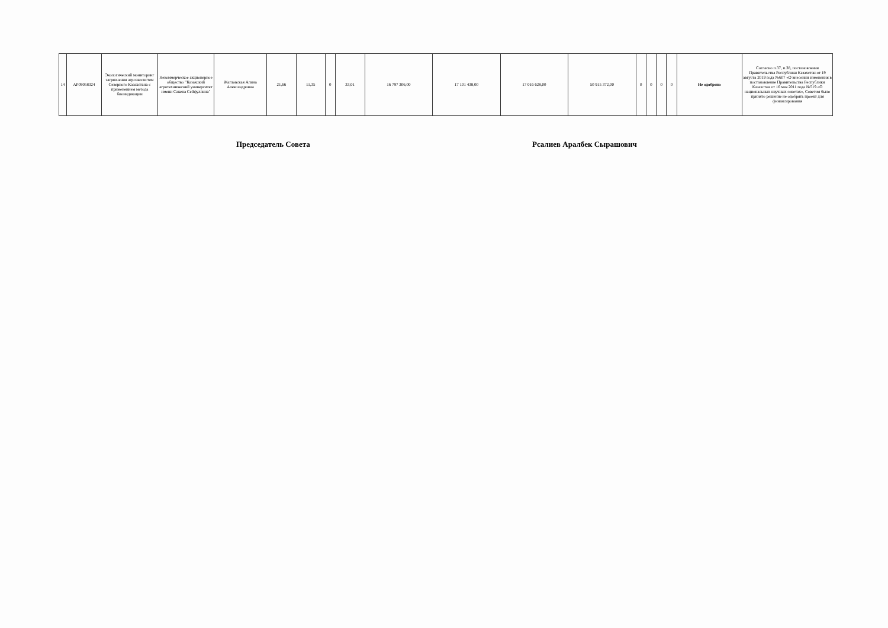| 14 | AP09058324 | Экологический мониторинг загрязнения агроэкосистем Северного Казахстана с применением метода биоиндикации | Некоммерческое акционерное общество "Казахский агротехнический университет имени Сакена Сейфуллина" | Жагловская Алина Александровна | 21,66 | 11,35 | 0 | 33,01 | 16 797 306,00 | 17 101 438,00 | 17 016 628,00 | 50 915 372,00 | 0 | 0 | 0 | 0 | Не одобрено | Согласно п.37, п.38, постановления Правительства Республики Казахстан от 19 августа 2019 года №607 «О внесении изменения в постановление Правительства Республики Казахстан от 16 мая 2011 года №519 «О национальных научных советах», Советом было принято решение не одобрять проект для финансирования |
Председатель Совета Рсалиев Аралбек Сырашович